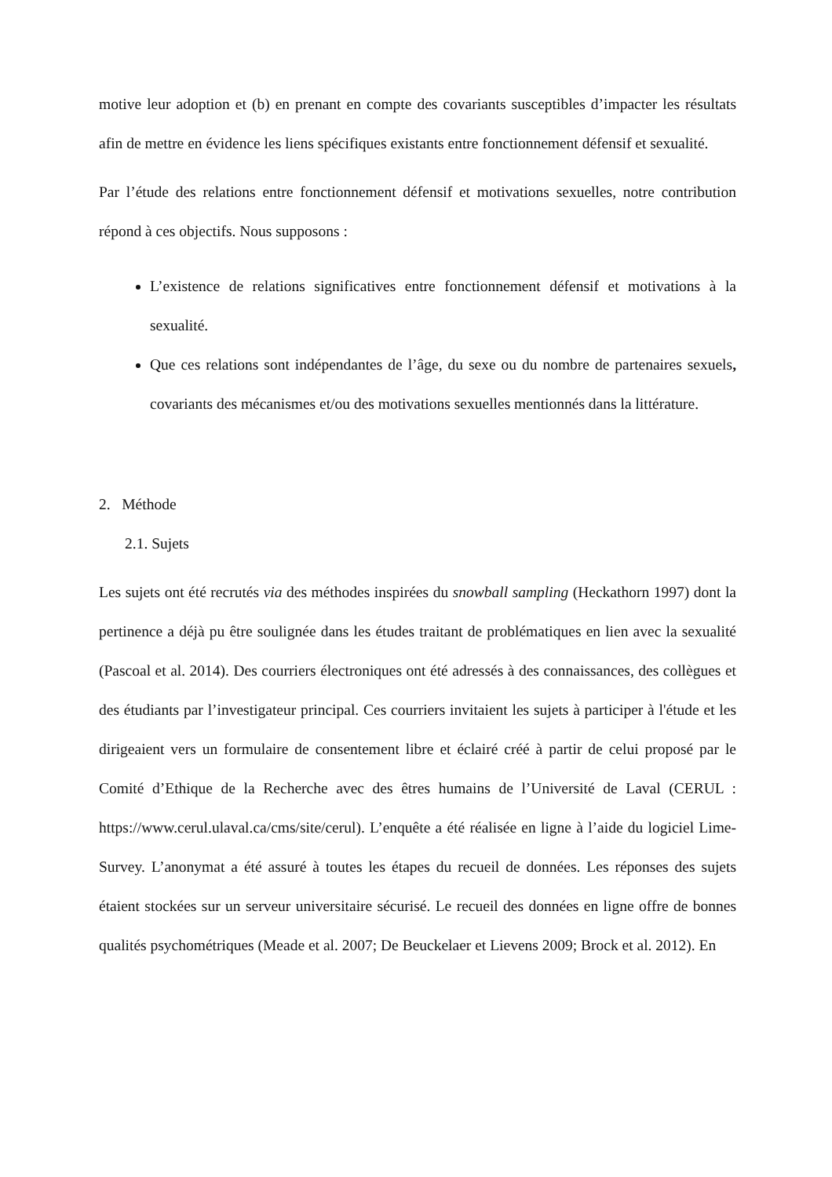motive leur adoption et (b) en prenant en compte des covariants susceptibles d’impacter les résultats afin de mettre en évidence les liens spécifiques existants entre fonctionnement défensif et sexualité.
Par l’étude des relations entre fonctionnement défensif et motivations sexuelles, notre contribution répond à ces objectifs. Nous supposons :
L’existence de relations significatives entre fonctionnement défensif et motivations à la sexualité.
Que ces relations sont indépendantes de l’âge, du sexe ou du nombre de partenaires sexuels, covariants des mécanismes et/ou des motivations sexuelles mentionnés dans la littérature.
2. Méthode
2.1. Sujets
Les sujets ont été recrutés via des méthodes inspirées du snowball sampling (Heckathorn 1997) dont la pertinence a déjà pu être soulignée dans les études traitant de problématiques en lien avec la sexualité (Pascoal et al. 2014). Des courriers électroniques ont été adressés à des connaissances, des collègues et des étudiants par l’investigateur principal. Ces courriers invitaient les sujets à participer à l'étude et les dirigeaient vers un formulaire de consentement libre et éclairé créé à partir de celui proposé par le Comité d’Ethique de la Recherche avec des êtres humains de l’Université de Laval (CERUL : https://www.cerul.ulaval.ca/cms/site/cerul). L’enquête a été réalisée en ligne à l’aide du logiciel Lime-Survey. L’anonymat a été assuré à toutes les étapes du recueil de données. Les réponses des sujets étaient stockées sur un serveur universitaire sécurisé. Le recueil des données en ligne offre de bonnes qualités psychométriques (Meade et al. 2007; De Beuckelaer et Lievens 2009; Brock et al. 2012). En